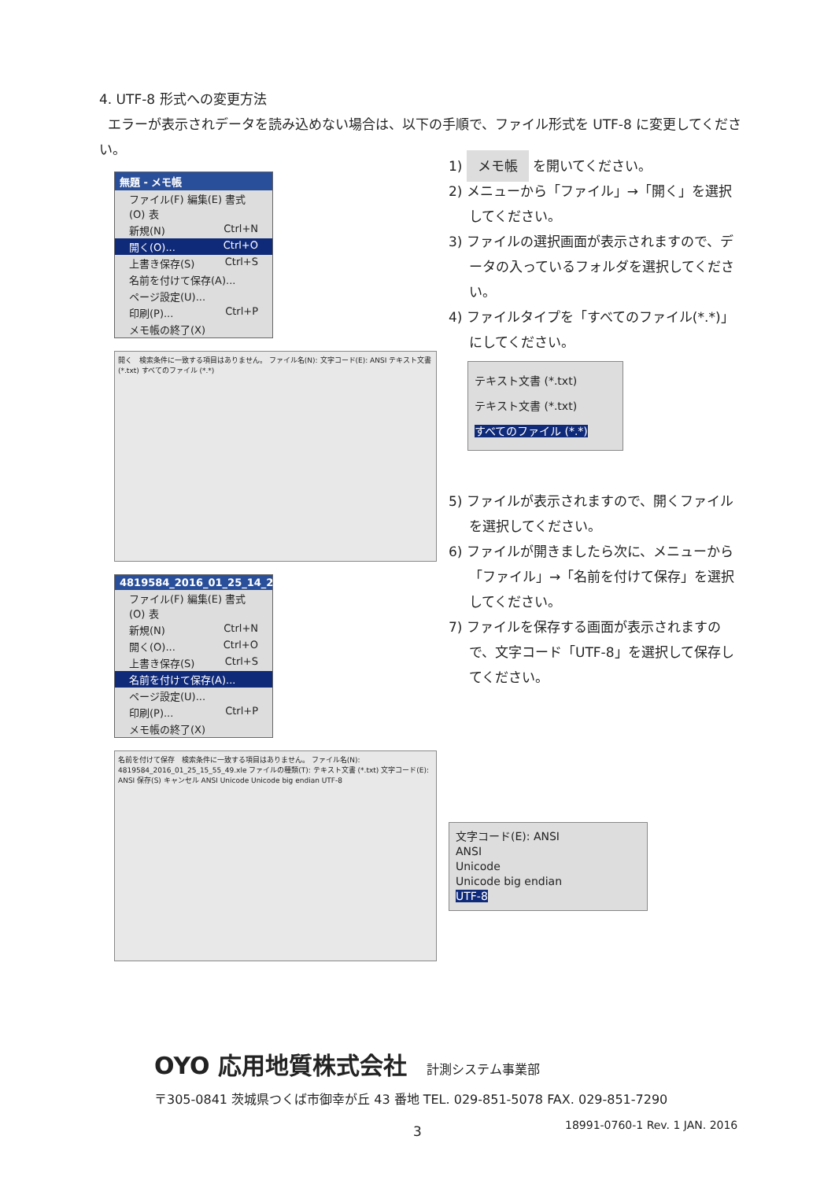4. UTF-8 形式への変更方法
エラーが表示されデータを読み込めない場合は、以下の手順で、ファイル形式を UTF-8 に変更してください。
無題 - メモ帳
ファイル(F) 編集(E) 書式(O) 表
新規(N) Ctrl+N
開く(O)... Ctrl+O
上書き保存(S) Ctrl+S
名前を付けて保存(A)...
ページ設定(U)...
印刷(P)... Ctrl+P
メモ帳の終了(X)
開く　検索条件に一致する項目はありません。 ファイル名(N): 文字コード(E): ANSI テキスト文書 (*.txt) すべてのファイル (*.*)
4819584_2016_01_25_14_27_1
ファイル(F) 編集(E) 書式(O) 表
新規(N) Ctrl+N
開く(O)... Ctrl+O
上書き保存(S) Ctrl+S
名前を付けて保存(A)...
ページ設定(U)...
印刷(P)... Ctrl+P
メモ帳の終了(X)
名前を付けて保存　検索条件に一致する項目はありません。 ファイル名(N): 4819584_2016_01_25_15_55_49.xle ファイルの種類(T): テキスト文書 (*.txt) 文字コード(E): ANSI 保存(S) キャンセル ANSI Unicode Unicode big endian UTF-8
1) メモ帳 を開いてください。
2) メニューから「ファイル」→「開く」を選択してください。
3) ファイルの選択画面が表示されますので、データの入っているフォルダを選択してください。
4) ファイルタイプを「すべてのファイル(*.*)」にしてください。
テキスト文書 (*.txt)
テキスト文書 (*.txt)
すべてのファイル (*.*)
5) ファイルが表示されますので、開くファイルを選択してください。
6) ファイルが開きましたら次に、メニューから「ファイル」→「名前を付けて保存」を選択してください。
7) ファイルを保存する画面が表示されますので、文字コード「UTF-8」を選択して保存してください。
文字コード(E): ANSI
ANSI
Unicode
Unicode big endian
UTF-8
OYO 応用地質株式会社 計測システム事業部
〒305-0841 茨城県つくば市御幸が丘 43 番地 TEL. 029-851-5078 FAX. 029-851-7290
3 18991-0760-1 Rev. 1 JAN. 2016